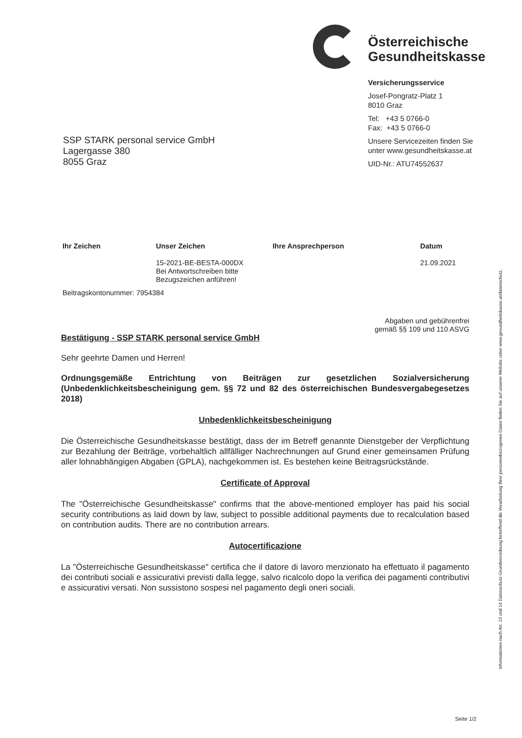Österreichische
Gesundheitskasse
Versicherungsservice
Josef-Pongratz-Platz 1
8010 Graz
Tel: +43 5 0766-0
Fax: +43 5 0766-0
Unsere Servicezeiten finden Sie
unter www.gesundheitskasse.at
UID-Nr.: ATU74552637
SSP STARK personal service GmbH
Lagergasse 380
8055 Graz
Ihr Zeichen Unser Zeichen
15-2021-BE-BESTA-000DX
Bei Antwortschreiben bitte
Bezugszeichen anführen!
Ihre Ansprechperson Datum
21.09.2021
Beitragskontonummer: 7954384
Abgaben und gebührenfrei
gemäß §§ 109 und 110 ASVG
Bestätigung - SSP STARK personal service GmbH
Sehr geehrte Damen und Herren!
Ordnungsgemäße Entrichtung von Beiträgen zur gesetzlichen Sozialversicherung (Unbedenklichkeitsbescheinigung gem. §§ 72 und 82 des österreichischen Bundesvergabegesetzes 2018)
Unbedenklichkeitsbescheinigung
Die Österreichische Gesundheitskasse bestätigt, dass der im Betreff genannte Dienstgeber der Verpflichtung zur Bezahlung der Beiträge, vorbehaltlich allfälliger Nachrechnungen auf Grund einer gemeinsamen Prüfung aller lohnabhängigen Abgaben (GPLA), nachgekommen ist. Es bestehen keine Beitragsrückstände.
Certificate of Approval
The "Österreichische Gesundheitskasse" confirms that the above-mentioned employer has paid his social security contributions as laid down by law, subject to possible additional payments due to recalculation based on contribution audits. There are no contribution arrears.
Autocertificazione
La "Österreichische Gesundheitskasse" certifica che il datore di lavoro menzionato ha effettuato il pagamento dei contributi sociali e assicurativi previsti dalla legge, salvo ricalcolo dopo la verifica dei pagamenti contributivi e assicurativi versati. Non sussistono sospesi nel pagamento degli oneri sociali.
Informationen nach Art. 13 und 14 Datenschutz-Grundverordnung betreffend die Verarbeitung Ihrer personenbezogenen Daten finden Sie auf unserer Website unter www.gesundheitskasse.at/datenschutz.
Seite 1/2